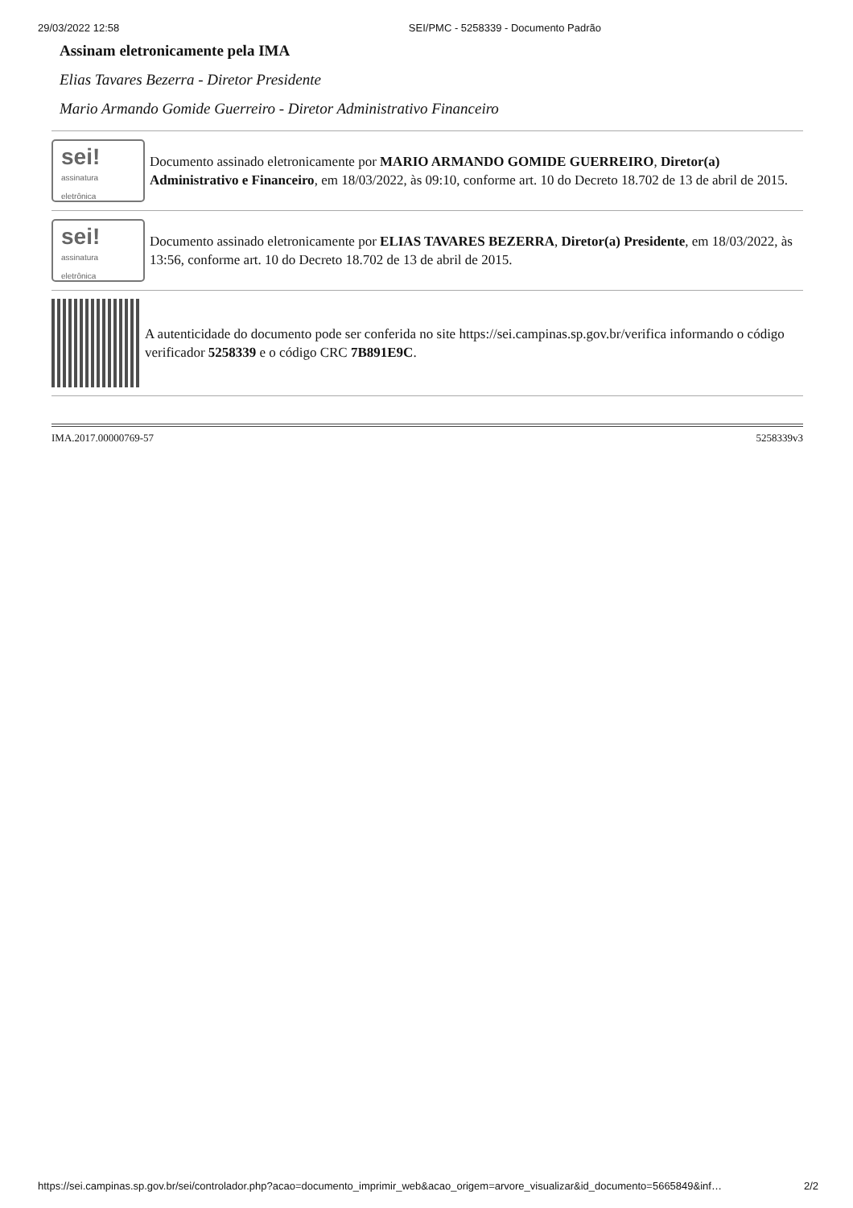29/03/2022 12:58 SEI/PMC - 5258339 - Documento Padrão
Assinam eletronicamente pela IMA
Elias Tavares Bezerra - Diretor Presidente
Mario Armando Gomide Guerreiro - Diretor Administrativo Financeiro
sei!
assinatura
eletrônica
Documento assinado eletronicamente por MARIO ARMANDO GOMIDE GUERREIRO, Diretor(a) Administrativo e Financeiro, em 18/03/2022, às 09:10, conforme art. 10 do Decreto 18.702 de 13 de abril de 2015.
sei!
assinatura
eletrônica
Documento assinado eletronicamente por ELIAS TAVARES BEZERRA, Diretor(a) Presidente, em 18/03/2022, às 13:56, conforme art. 10 do Decreto 18.702 de 13 de abril de 2015.
A autenticidade do documento pode ser conferida no site https://sei.campinas.sp.gov.br/verifica informando o código verificador 5258339 e o código CRC 7B891E9C.
IMA.2017.00000769-57 5258339v3
https://sei.campinas.sp.gov.br/sei/controlador.php?acao=documento_imprimir_web&acao_origem=arvore_visualizar&id_documento=5665849&inf… 2/2